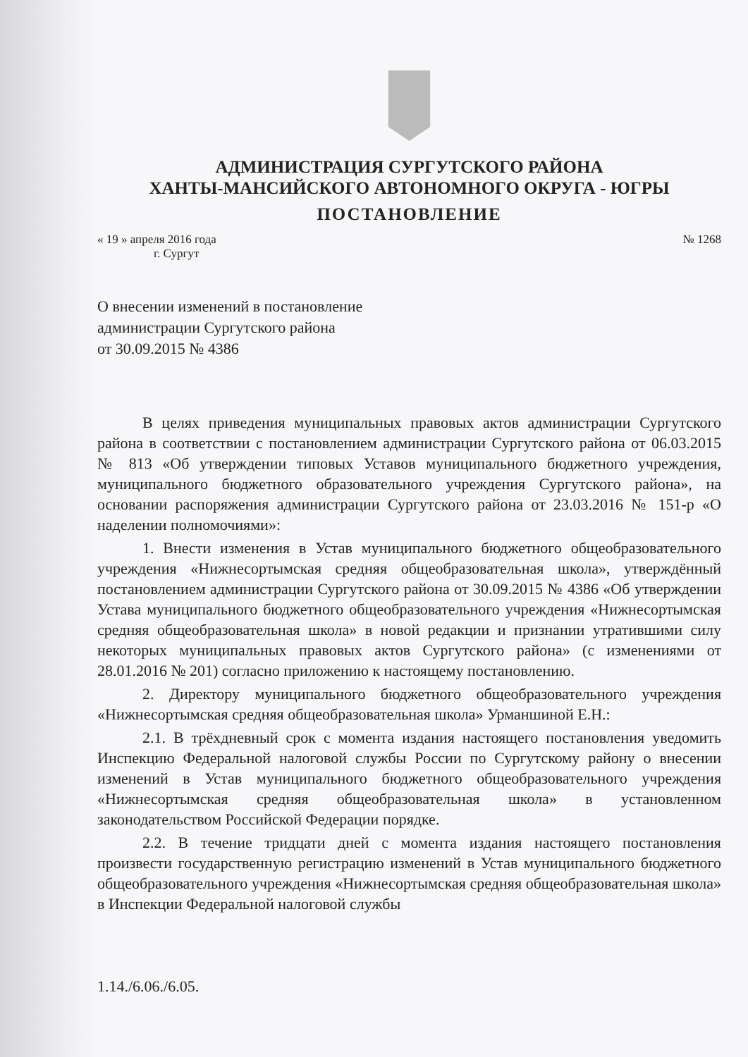АДМИНИСТРАЦИЯ СУРГУТСКОГО РАЙОНА
ХАНТЫ-МАНСИЙСКОГО АВТОНОМНОГО ОКРУГА - ЮГРЫ
ПОСТАНОВЛЕНИЕ
« 19 » апреля 2016 года № 1268
г. Сургут
О внесении изменений в постановление
администрации Сургутского района
от 30.09.2015 № 4386
В целях приведения муниципальных правовых актов администрации Сургутского района в соответствии с постановлением администрации Сургутского района от 06.03.2015 № 813 «Об утверждении типовых Уставов муниципального бюджетного учреждения, муниципального бюджетного образовательного учреждения Сургутского района», на основании распоряжения администрации Сургутского района от 23.03.2016 № 151-р «О наделении полномочиями»:
1. Внести изменения в Устав муниципального бюджетного общеобразовательного учреждения «Нижнесортымская средняя общеобразовательная школа», утверждённый постановлением администрации Сургутского района от 30.09.2015 № 4386 «Об утверждении Устава муниципального бюджетного общеобразовательного учреждения «Нижнесортымская средняя общеобразовательная школа» в новой редакции и признании утратившими силу некоторых муниципальных правовых актов Сургутского района» (с изменениями от 28.01.2016 № 201) согласно приложению к настоящему постановлению.
2. Директору муниципального бюджетного общеобразовательного учреждения «Нижнесортымская средняя общеобразовательная школа» Урманшиной Е.Н.:
2.1. В трёхдневный срок с момента издания настоящего постановления уведомить Инспекцию Федеральной налоговой службы России по Сургутскому району о внесении изменений в Устав муниципального бюджетного общеобразовательного учреждения «Нижнесортымская средняя общеобразовательная школа» в установленном законодательством Российской Федерации порядке.
2.2. В течение тридцати дней с момента издания настоящего постановления произвести государственную регистрацию изменений в Устав муниципального бюджетного общеобразовательного учреждения «Нижнесортымская средняя общеобразовательная школа» в Инспекции Федеральной налоговой службы
1.14./6.06./6.05.